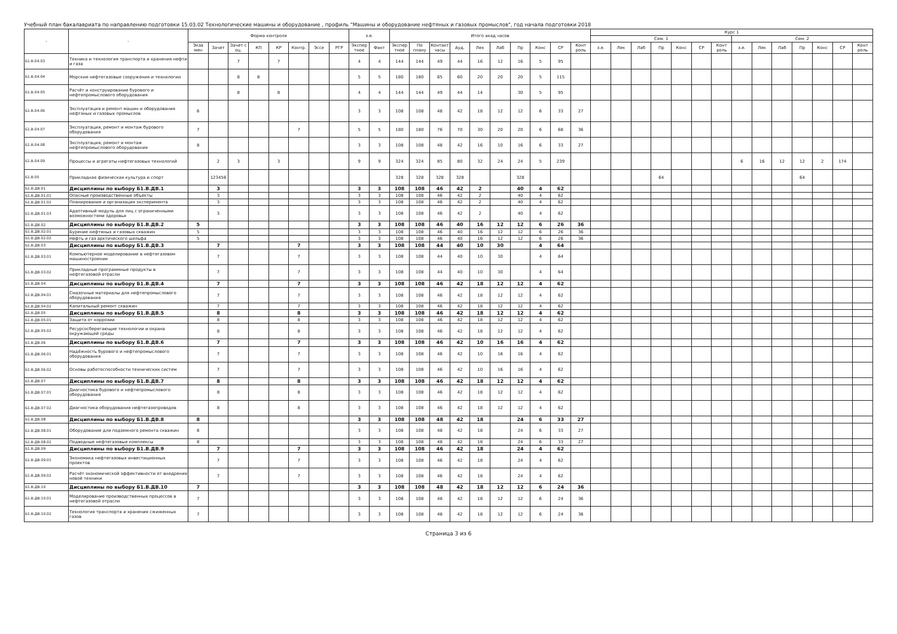Учебный план бакалавриата по направлению подготовки 15.03.02 Технологические машины и оборудование , профиль "Машины и оборудование нефтяных и газовых промыслов", год начала подготовки 2018
| - | - | Форма контроля | | | | | | | | з.е. | | Итого акад.часов | | | | | | | | | | Курс 1 | | | | | | | | | | | | | |
| --- | --- | --- | --- | --- | --- | --- | --- | --- | --- | --- | --- | --- | --- | --- | --- | --- | --- | --- | --- | --- | --- | --- | --- | --- | --- | --- | --- | --- | --- | --- | --- | --- | --- | --- | --- |
| | | | | | | | | | | | | | | | | | | | | | | Сем. 1 | | | | | | | Сем. 2 | | | | | | |
| | | Экза мен | Зачет | Зачет с оц. | КП | КР | Контр. | Эссе | РГР | Экспер тное | Факт | Экспер тное | По плану | Контакт часы | Ауд. | Лек | Лаб | Пр | Конс | СР | Конт роль | з.е. | Лек | Лаб | Пр | Конс | СР | Конт роль | з.е. | Лек | Лаб | Пр | Конс | СР | Конт роль |
| Б1.В.04.03 | Техника и технология транспорта и хранения нефти и газа | | | 7 | | 7 | | | | 4 | 4 | 144 | 144 | 49 | 44 | 16 | 12 | 16 | 5 | 95 | | | | | | | | | | | | | | | |
| Б1.В.04.04 | Морские нефтегазовые сооружения и технологии | | | 8 | 8 | | | | | 5 | 5 | 180 | 180 | 65 | 60 | 20 | 20 | 20 | 5 | 115 | | | | | | | | | | | | | | | |
| Б1.В.04.05 | Расчёт и конструирование бурового и нефтепромыслового оборудования | | | 8 | | 8 | | | | 4 | 4 | 144 | 144 | 49 | 44 | 14 | | 30 | 5 | 95 | | | | | | | | | | | | | | | |
| Б1.В.04.06 | Эксплуатация и ремонт машин и оборудования нефтяных и газовых промыслов | 6 | | | | | | | | 3 | 3 | 108 | 108 | 48 | 42 | 18 | 12 | 12 | 6 | 33 | 27 | | | | | | | | | | | | | | |
| Б1.В.04.07 | Эксплуатация, ремонт и монтаж бурового оборудования | 7 | | | | | 7 | | | 5 | 5 | 180 | 180 | 76 | 70 | 30 | 20 | 20 | 6 | 68 | 36 | | | | | | | | | | | | | | |
| Б1.В.04.08 | Эксплуатация, ремонт и монтаж нефтепромыслового оборудования | 8 | | | | | | | | 3 | 3 | 108 | 108 | 48 | 42 | 16 | 10 | 16 | 6 | 33 | 27 | | | | | | | | | | | | | | |
| Б1.В.04.09 | Процессы и агрегаты нефтегазовых технологий | | 2 | 3 | | 3 | | | | 9 | 9 | 324 | 324 | 85 | 80 | 32 | 24 | 24 | 5 | 239 | | | | | | | | | 6 | 16 | 12 | 12 | 2 | 174 | |
| Б1.В.05 | Прикладная физическая культура и спорт | | 123456 | | | | | | | | | 328 | 328 | 328 | 328 | | | 328 | | | | | | | 64 | | | | | | | 64 | | | |
| Б1.В.ДВ.01 | Дисциплины по выбору Б1.В.ДВ.1 | | 3 | | | | | | | 3 | 3 | 108 | 108 | 46 | 42 | 2 | | 40 | 4 | 62 | | | | | | | | | | | | | | | |
| Б1.В.ДВ.01.01 | Опасные производственные объекты | | 3 | | | | | | | 3 | 3 | 108 | 108 | 46 | 42 | 2 | | 40 | 4 | 62 | | | | | | | | | | | | | | | |
| Б1.В.ДВ.01.02 | Планирование и организация эксперимента | | 3 | | | | | | | 3 | 3 | 108 | 108 | 46 | 42 | 2 | | 40 | 4 | 62 | | | | | | | | | | | | | | | |
| Б1.В.ДВ.01.03 | Адаптивный модуль для лиц с ограниченными возможностями здоровья | | 3 | | | | | | | 3 | 3 | 108 | 108 | 46 | 42 | 2 | | 40 | 4 | 62 | | | | | | | | | | | | | | | |
| Б1.В.ДВ.02 | Дисциплины по выбору Б1.В.ДВ.2 | 5 | | | | | | | | 3 | 3 | 108 | 108 | 46 | 40 | 16 | 12 | 12 | 6 | 26 | 36 | | | | | | | | | | | | | | |
| Б1.В.ДВ.02.01 | Бурение нефтяных и газовых скважин | 5 | | | | | | | | 3 | 3 | 108 | 108 | 46 | 40 | 16 | 12 | 12 | 6 | 26 | 36 | | | | | | | | | | | | | | |
| Б1.В.ДВ.02.02 | Нефть и газ арктического шельфа | 5 | | | | | | | | 3 | 3 | 108 | 108 | 46 | 40 | 16 | 12 | 12 | 6 | 26 | 36 | | | | | | | | | | | | | | |
| Б1.В.ДВ.03 | Дисциплины по выбору Б1.В.ДВ.3 | | 7 | | | | 7 | | | 3 | 3 | 108 | 108 | 44 | 40 | 10 | 30 | | 4 | 64 | | | | | | | | | | | | | | | |
| Б1.В.ДВ.03.01 | Компьютерное моделирование в нефтегазовом машиностроении | | 7 | | | | 7 | | | 3 | 3 | 108 | 108 | 44 | 40 | 10 | 30 | | 4 | 64 | | | | | | | | | | | | | | | |
| Б1.В.ДВ.03.02 | Прикладные программные продукты в нефтегазовой отрасли | | 7 | | | | 7 | | | 3 | 3 | 108 | 108 | 44 | 40 | 10 | 30 | | 4 | 64 | | | | | | | | | | | | | | | |
| Б1.В.ДВ.04 | Дисциплины по выбору Б1.В.ДВ.4 | | 7 | | | | 7 | | | 3 | 3 | 108 | 108 | 46 | 42 | 18 | 12 | 12 | 4 | 62 | | | | | | | | | | | | | | | |
| Б1.В.ДВ.04.01 | Смазочные материалы для нефтепромыслового оборудования | | 7 | | | | 7 | | | 3 | 3 | 108 | 108 | 46 | 42 | 18 | 12 | 12 | 4 | 62 | | | | | | | | | | | | | | | |
| Б1.В.ДВ.04.02 | Капитальный ремонт скважин | | 7 | | | | 7 | | | 3 | 3 | 108 | 108 | 46 | 42 | 18 | 12 | 12 | 4 | 62 | | | | | | | | | | | | | | | |
| Б1.В.ДВ.05 | Дисциплины по выбору Б1.В.ДВ.5 | | 8 | | | | 8 | | | 3 | 3 | 108 | 108 | 46 | 42 | 18 | 12 | 12 | 4 | 62 | | | | | | | | | | | | | | | |
| Б1.В.ДВ.05.01 | Защита от коррозии | | 8 | | | | 8 | | | 3 | 3 | 108 | 108 | 46 | 42 | 18 | 12 | 12 | 4 | 62 | | | | | | | | | | | | | | | |
| Б1.В.ДВ.05.02 | Ресурсосберегающие технологии и охрана окружающей среды | | 8 | | | | 8 | | | 3 | 3 | 108 | 108 | 46 | 42 | 18 | 12 | 12 | 4 | 62 | | | | | | | | | | | | | | | |
| Б1.В.ДВ.06 | Дисциплины по выбору Б1.В.ДВ.6 | | 7 | | | | 7 | | | 3 | 3 | 108 | 108 | 46 | 42 | 10 | 16 | 16 | 4 | 62 | | | | | | | | | | | | | | | |
| Б1.В.ДВ.06.01 | Надёжность бурового и нефтепромыслового оборудования | | 7 | | | | 7 | | | 3 | 3 | 108 | 108 | 46 | 42 | 10 | 16 | 16 | 4 | 62 | | | | | | | | | | | | | | | |
| Б1.В.ДВ.06.02 | Основы работоспособности технических систем | | 7 | | | | 7 | | | 3 | 3 | 108 | 108 | 46 | 42 | 10 | 16 | 16 | 4 | 62 | | | | | | | | | | | | | | | |
| Б1.В.ДВ.07 | Дисциплины по выбору Б1.В.ДВ.7 | | 8 | | | | 8 | | | 3 | 3 | 108 | 108 | 46 | 42 | 18 | 12 | 12 | 4 | 62 | | | | | | | | | | | | | | | |
| Б1.В.ДВ.07.01 | Диагностика бурового и нефтепромыслового оборудования | | 8 | | | | 8 | | | 3 | 3 | 108 | 108 | 46 | 42 | 18 | 12 | 12 | 4 | 62 | | | | | | | | | | | | | | | |
| Б1.В.ДВ.07.02 | Диагностика оборудования нефтегазопроводов | | 8 | | | | 8 | | | 3 | 3 | 108 | 108 | 46 | 42 | 18 | 12 | 12 | 4 | 62 | | | | | | | | | | | | | | | |
| Б1.В.ДВ.08 | Дисциплины по выбору Б1.В.ДВ.8 | 8 | | | | | | | | 3 | 3 | 108 | 108 | 48 | 42 | 18 | | 24 | 6 | 33 | 27 | | | | | | | | | | | | | | |
| Б1.В.ДВ.08.01 | Оборудование для подземного ремонта скважин | 8 | | | | | | | | 3 | 3 | 108 | 108 | 48 | 42 | 18 | | 24 | 6 | 33 | 27 | | | | | | | | | | | | | | |
| Б1.В.ДВ.08.02 | Подводные нефтегазовые комплексы | 8 | | | | | | | | 3 | 3 | 108 | 108 | 48 | 42 | 18 | | 24 | 6 | 33 | 27 | | | | | | | | | | | | | | |
| Б1.В.ДВ.09 | Дисциплины по выбору Б1.В.ДВ.9 | | 7 | | | | 7 | | | 3 | 3 | 108 | 108 | 46 | 42 | 18 | | 24 | 4 | 62 | | | | | | | | | | | | | | | |
| Б1.В.ДВ.09.01 | Экономика нефтегазовых инвестиционных проектов | | 7 | | | | 7 | | | 3 | 3 | 108 | 108 | 46 | 42 | 18 | | 24 | 4 | 62 | | | | | | | | | | | | | | | |
| Б1.В.ДВ.09.02 | Расчёт экономической эффективности от внедрения новой техники | | 7 | | | | 7 | | | 3 | 3 | 108 | 108 | 46 | 42 | 18 | | 24 | 4 | 62 | | | | | | | | | | | | | | | |
| Б1.В.ДВ.10 | Дисциплины по выбору Б1.В.ДВ.10 | 7 | | | | | | | | 3 | 3 | 108 | 108 | 48 | 42 | 18 | 12 | 12 | 6 | 24 | 36 | | | | | | | | | | | | | | |
| Б1.В.ДВ.10.01 | Моделирование производственных процессов в нефтегазовой отрасли | 7 | | | | | | | | 3 | 3 | 108 | 108 | 48 | 42 | 18 | 12 | 12 | 6 | 24 | 36 | | | | | | | | | | | | | | |
| Б1.В.ДВ.10.02 | Технология транспорта и хранения сжиженных газов | 7 | | | | | | | | 3 | 3 | 108 | 108 | 48 | 42 | 18 | 12 | 12 | 6 | 24 | 36 | | | | | | | | | | | | | | |
Страница 3 из 6